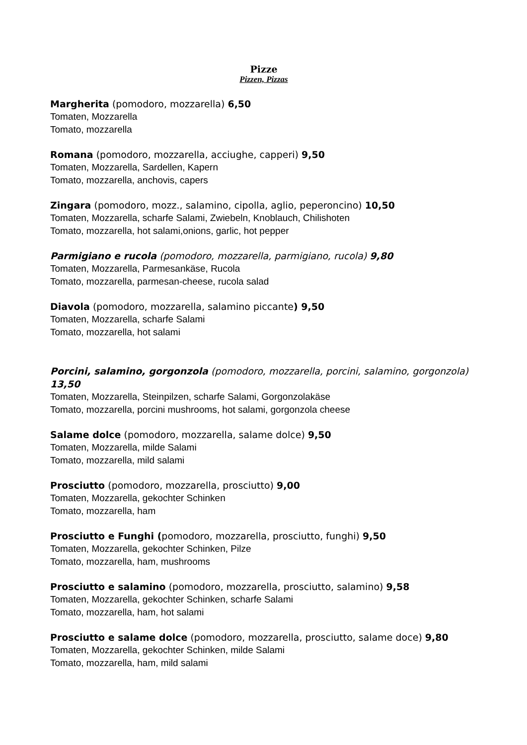Pizze
Pizzen, Pizzas
Margherita (pomodoro, mozzarella) 6,50
Tomaten, Mozzarella
Tomato, mozzarella
Romana (pomodoro, mozzarella, acciughe, capperi) 9,50
Tomaten, Mozzarella, Sardellen, Kapern
Tomato, mozzarella, anchovis, capers
Zingara (pomodoro, mozz., salamino, cipolla, aglio, peperoncino) 10,50
Tomaten, Mozzarella, scharfe Salami, Zwiebeln, Knoblauch, Chilishoten
Tomato, mozzarella, hot salami,onions, garlic, hot pepper
Parmigiano e rucola (pomodoro, mozzarella, parmigiano, rucola) 9,80
Tomaten, Mozzarella, Parmesankäse, Rucola
Tomato, mozzarella, parmesan-cheese, rucola salad
Diavola (pomodoro, mozzarella, salamino piccante) 9,50
Tomaten, Mozzarella, scharfe Salami
Tomato, mozzarella, hot salami
Porcini, salamino, gorgonzola (pomodoro, mozzarella, porcini, salamino, gorgonzola) 13,50
Tomaten, Mozzarella, Steinpilzen, scharfe Salami, Gorgonzolakäse
Tomato, mozzarella, porcini mushrooms, hot salami, gorgonzola cheese
Salame dolce (pomodoro, mozzarella, salame dolce) 9,50
Tomaten, Mozzarella, milde Salami
Tomato, mozzarella, mild salami
Prosciutto (pomodoro, mozzarella, prosciutto) 9,00
Tomaten, Mozzarella, gekochter Schinken
Tomato, mozzarella, ham
Prosciutto e Funghi (pomodoro, mozzarella, prosciutto, funghi) 9,50
Tomaten, Mozzarella, gekochter Schinken, Pilze
Tomato, mozzarella, ham, mushrooms
Prosciutto e salamino (pomodoro, mozzarella, prosciutto, salamino) 9,58
Tomaten, Mozzarella, gekochter Schinken, scharfe Salami
Tomato, mozzarella, ham, hot salami
Prosciutto e salame dolce (pomodoro, mozzarella, prosciutto, salame doce) 9,80
Tomaten, Mozzarella, gekochter Schinken, milde Salami
Tomato, mozzarella, ham, mild salami